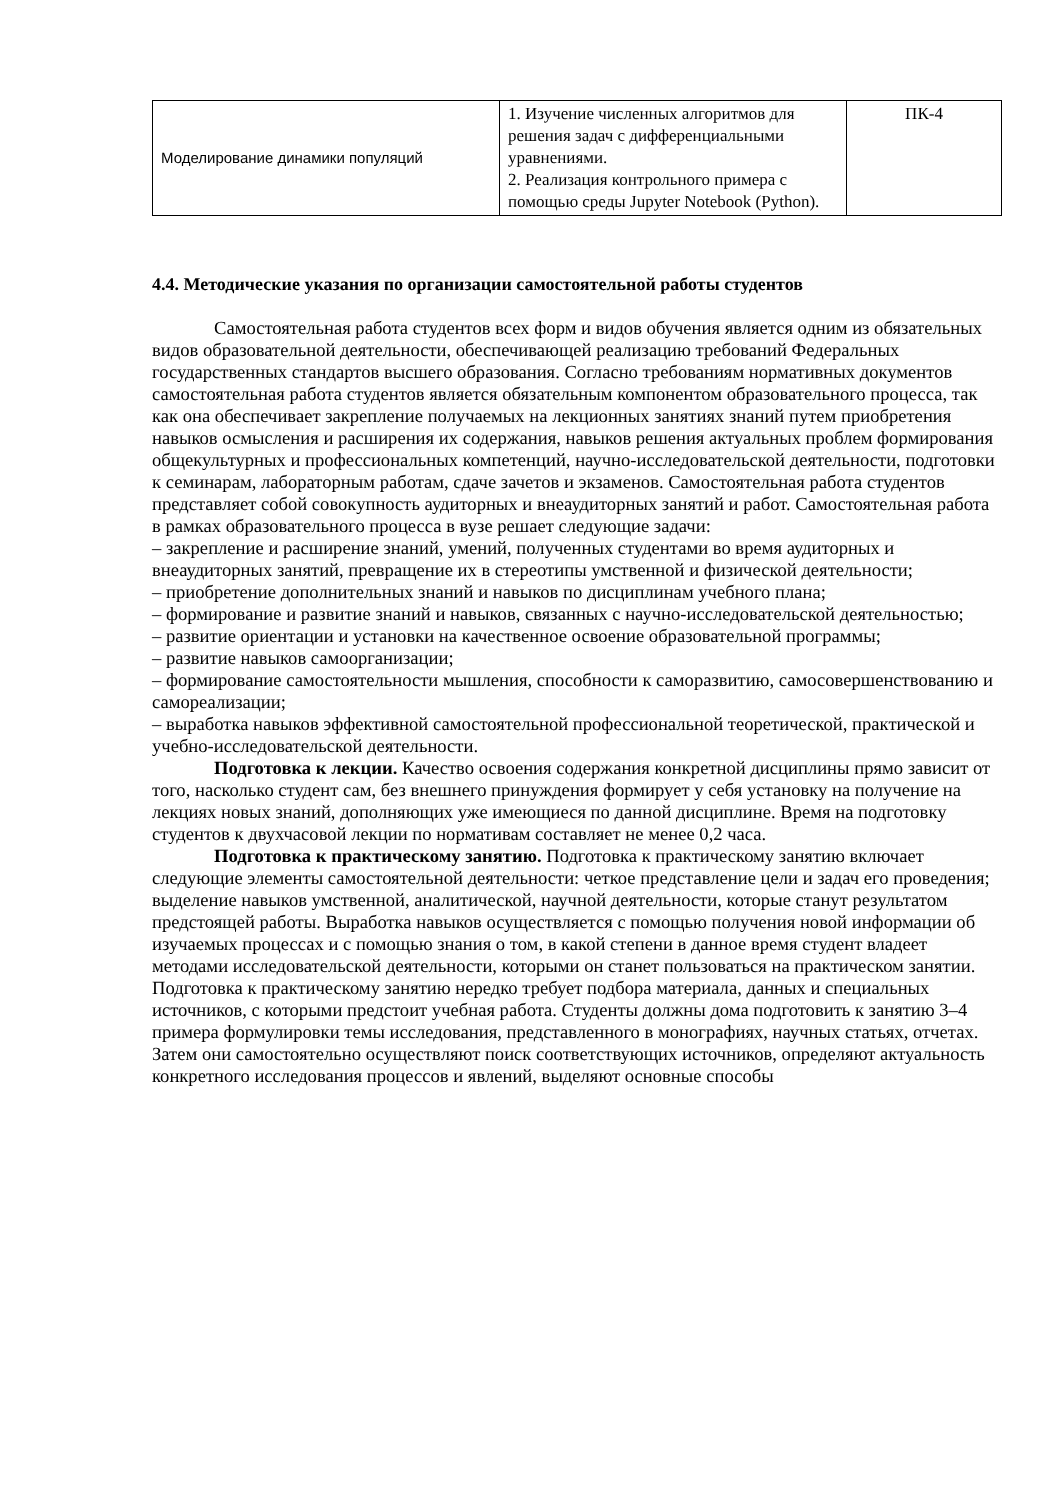| Моделирование динамики популяций | 1. Изучение численных алгоритмов для решения задач с дифференциальными уравнениями. 2. Реализация контрольного примера с помощью среды Jupyter Notebook (Python). | ПК-4 |
4.4. Методические указания по организации самостоятельной работы студентов
Самостоятельная работа студентов всех форм и видов обучения является одним из обязательных видов образовательной деятельности, обеспечивающей реализацию требований Федеральных государственных стандартов высшего образования. Согласно требованиям нормативных документов самостоятельная работа студентов является обязательным компонентом образовательного процесса, так как она обеспечивает закрепление получаемых на лекционных занятиях знаний путем приобретения навыков осмысления и расширения их содержания, навыков решения актуальных проблем формирования общекультурных и профессиональных компетенций, научно-исследовательской деятельности, подготовки к семинарам, лабораторным работам, сдаче зачетов и экзаменов. Самостоятельная работа студентов представляет собой совокупность аудиторных и внеаудиторных занятий и работ. Самостоятельная работа в рамках образовательного процесса в вузе решает следующие задачи:
– закрепление и расширение знаний, умений, полученных студентами во время аудиторных и внеаудиторных занятий, превращение их в стереотипы умственной и физической деятельности;
– приобретение дополнительных знаний и навыков по дисциплинам учебного плана;
– формирование и развитие знаний и навыков, связанных с научно-исследовательской деятельностью;
– развитие ориентации и установки на качественное освоение образовательной программы;
– развитие навыков самоорганизации;
– формирование самостоятельности мышления, способности к саморазвитию, самосовершенствованию и самореализации;
– выработка навыков эффективной самостоятельной профессиональной теоретической, практической и учебно-исследовательской деятельности.
Подготовка к лекции. Качество освоения содержания конкретной дисциплины прямо зависит от того, насколько студент сам, без внешнего принуждения формирует у себя установку на получение на лекциях новых знаний, дополняющих уже имеющиеся по данной дисциплине. Время на подготовку студентов к двухчасовой лекции по нормативам составляет не менее 0,2 часа.
Подготовка к практическому занятию. Подготовка к практическому занятию включает следующие элементы самостоятельной деятельности: четкое представление цели и задач его проведения; выделение навыков умственной, аналитической, научной деятельности, которые станут результатом предстоящей работы. Выработка навыков осуществляется с помощью получения новой информации об изучаемых процессах и с помощью знания о том, в какой степени в данное время студент владеет методами исследовательской деятельности, которыми он станет пользоваться на практическом занятии. Подготовка к практическому занятию нередко требует подбора материала, данных и специальных источников, с которыми предстоит учебная работа. Студенты должны дома подготовить к занятию 3–4 примера формулировки темы исследования, представленного в монографиях, научных статьях, отчетах. Затем они самостоятельно осуществляют поиск соответствующих источников, определяют актуальность конкретного исследования процессов и явлений, выделяют основные способы